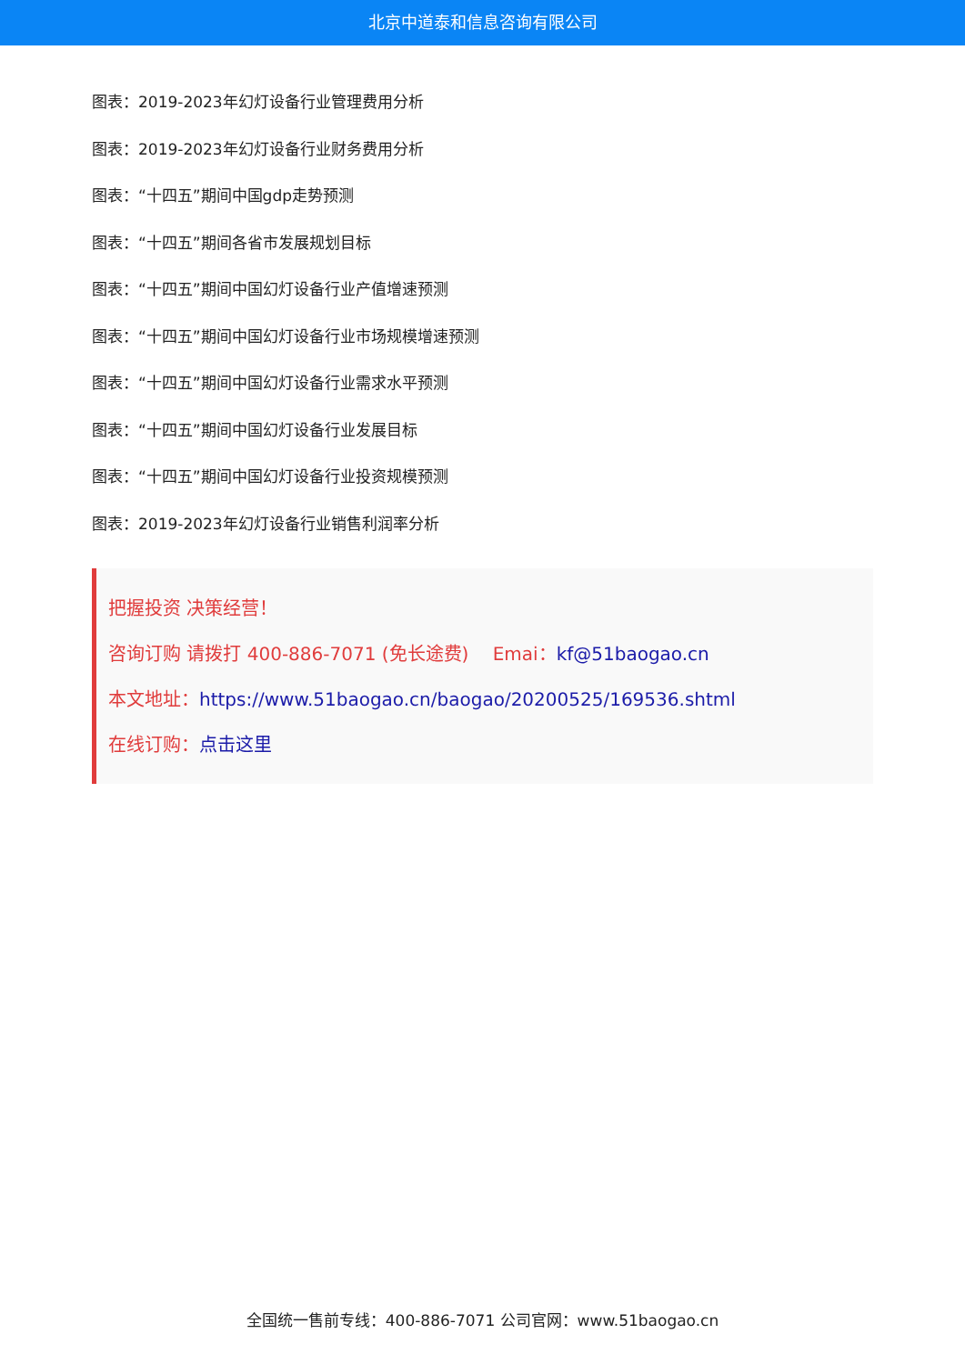北京中道泰和信息咨询有限公司
图表：2019-2023年幻灯设备行业管理费用分析
图表：2019-2023年幻灯设备行业财务费用分析
图表：“十四五”期间中国gdp走势预测
图表：“十四五”期间各省市发展规划目标
图表：“十四五”期间中国幻灯设备行业产值增速预测
图表：“十四五”期间中国幻灯设备行业市场规模增速预测
图表：“十四五”期间中国幻灯设备行业需求水平预测
图表：“十四五”期间中国幻灯设备行业发展目标
图表：“十四五”期间中国幻灯设备行业投资规模预测
图表：2019-2023年幻灯设备行业销售利润率分析
把握投资 决策经营！
咨询订购 请拨打 400-886-7071 (免长途费)　 Emai：kf@51baogao.cn
本文地址：https://www.51baogao.cn/baogao/20200525/169536.shtml
在线订购：点击这里
全国统一售前专线：400-886-7071 公司官网：www.51baogao.cn